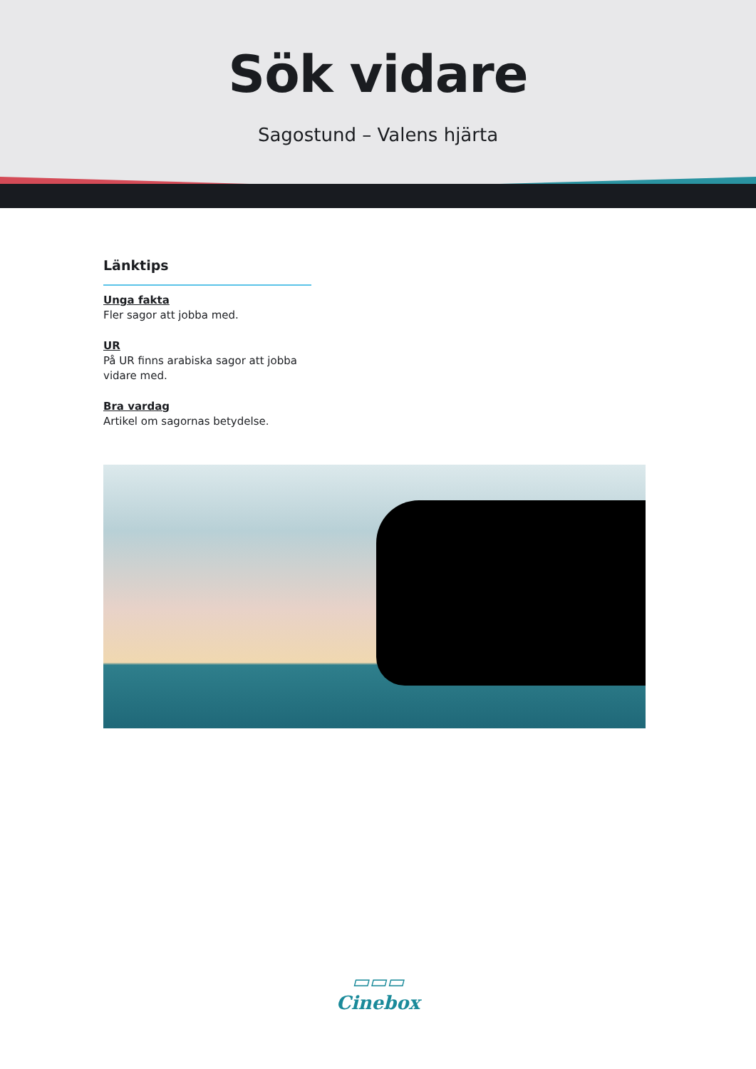Sök vidare
Sagostund – Valens hjärta
Länktips
Unga fakta
Fler sagor att jobba med.
UR
På UR finns arabiska sagor att jobba vidare med.
Bra vardag
Artikel om sagornas betydelse.
▭▭▭
Cinebox